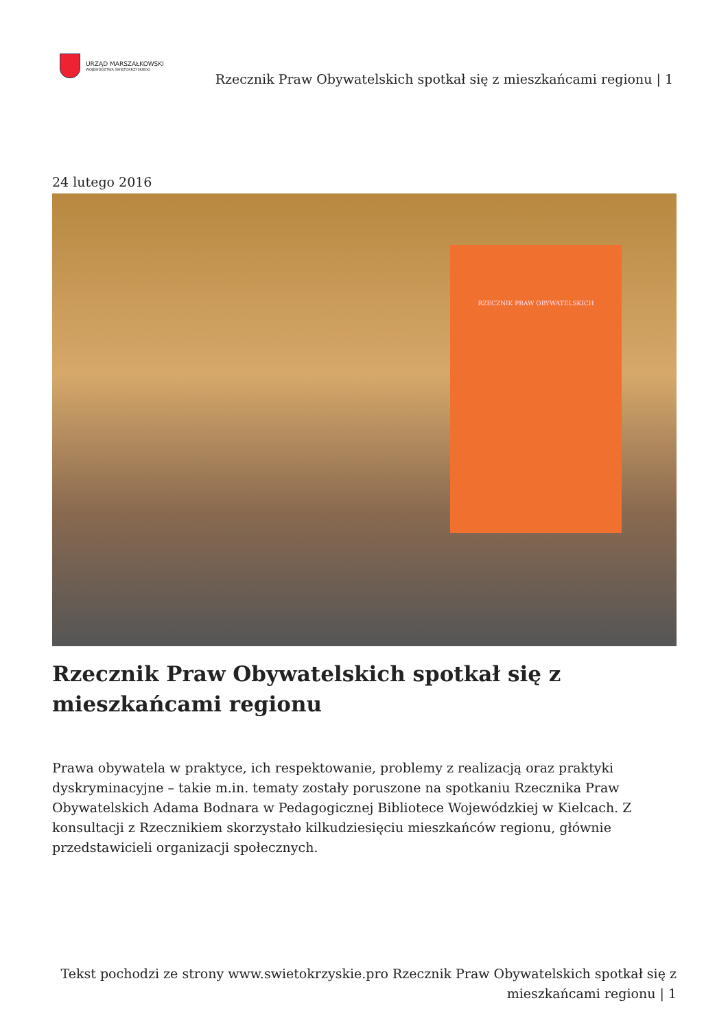URZĄD MARSZAŁKOWSKI
WOJEWÓDZTWA ŚWIĘTOKRZYSKIEGO
Rzecznik Praw Obywatelskich spotkał się z mieszkańcami regionu | 1
24 lutego 2016
RZECZNIK PRAW OBYWATELSKICH
Rzecznik Praw Obywatelskich spotkał się z mieszkańcami regionu
Prawa obywatela w praktyce, ich respektowanie, problemy z realizacją oraz praktyki dyskryminacyjne – takie m.in. tematy zostały poruszone na spotkaniu Rzecznika Praw Obywatelskich Adama Bodnara w Pedagogicznej Bibliotece Wojewódzkiej w Kielcach. Z konsultacji z Rzecznikiem skorzystało kilkudziesięciu mieszkańców regionu, głównie przedstawicieli organizacji społecznych.
Tekst pochodzi ze strony www.swietokrzyskie.pro Rzecznik Praw Obywatelskich spotkał się z mieszkańcami regionu | 1